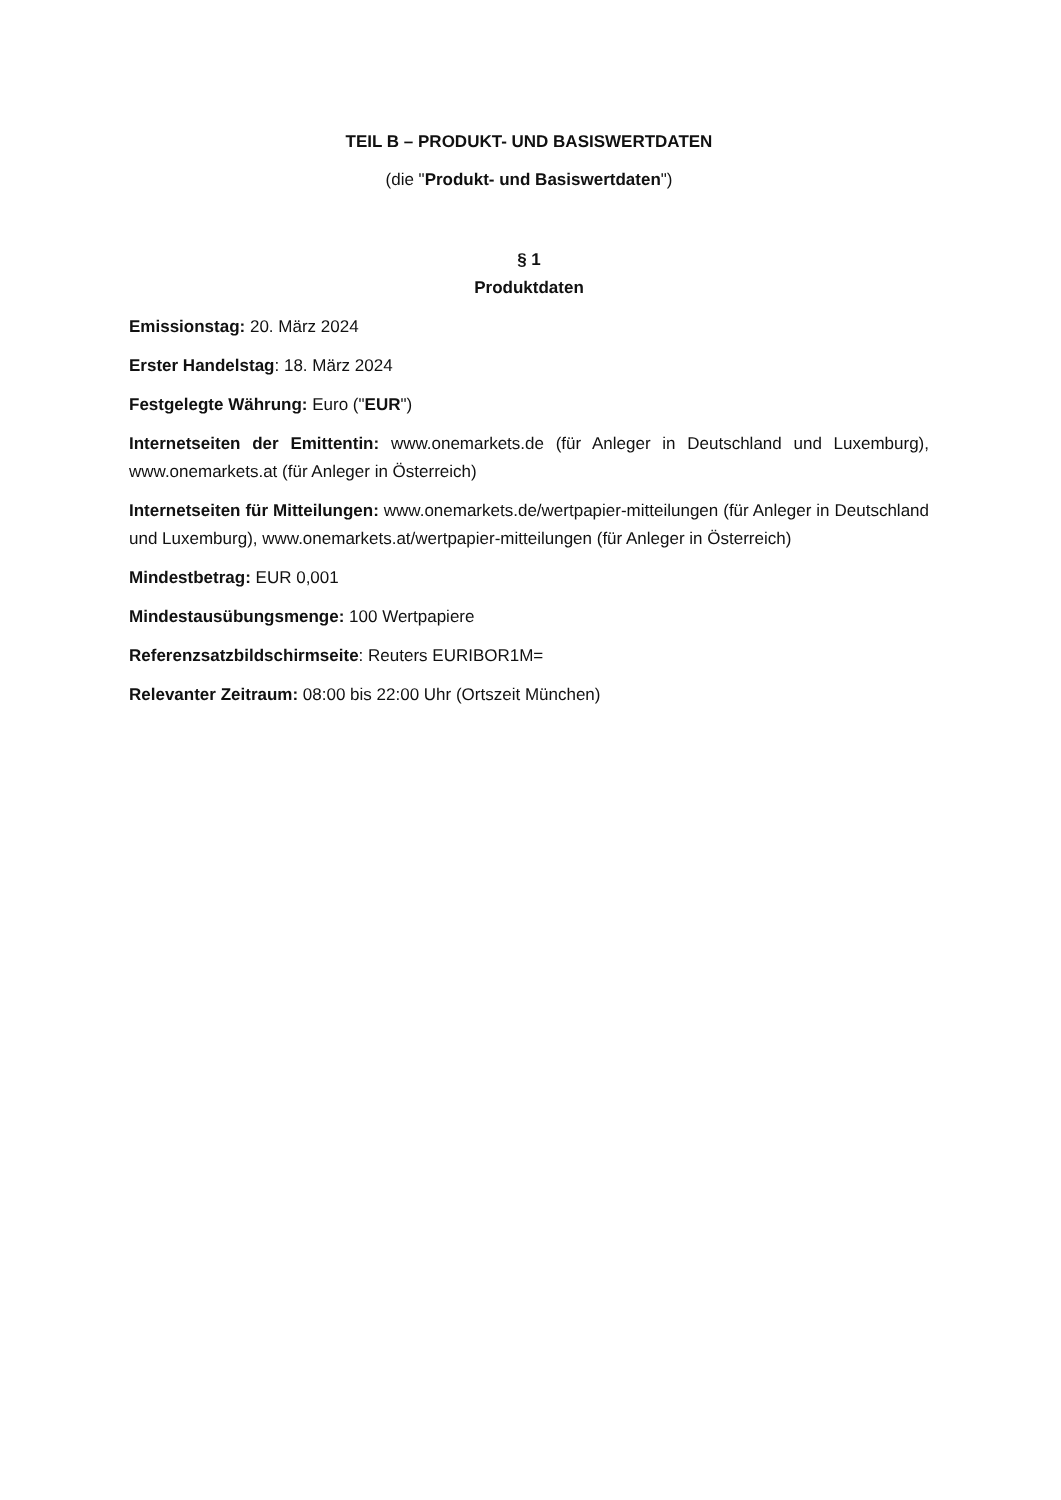TEIL B – PRODUKT- UND BASISWERTDATEN
(die "Produkt- und Basiswertdaten")
§ 1
Produktdaten
Emissionstag: 20. März 2024
Erster Handelstag: 18. März 2024
Festgelegte Währung: Euro ("EUR")
Internetseiten der Emittentin: www.onemarkets.de (für Anleger in Deutschland und Luxemburg), www.onemarkets.at (für Anleger in Österreich)
Internetseiten für Mitteilungen: www.onemarkets.de/wertpapier-mitteilungen (für Anleger in Deutschland und Luxemburg), www.onemarkets.at/wertpapier-mitteilungen (für Anleger in Österreich)
Mindestbetrag: EUR 0,001
Mindestausübungsmenge: 100 Wertpapiere
Referenzsatzbildschirmseite: Reuters EURIBOR1M=
Relevanter Zeitraum: 08:00 bis 22:00 Uhr (Ortszeit München)